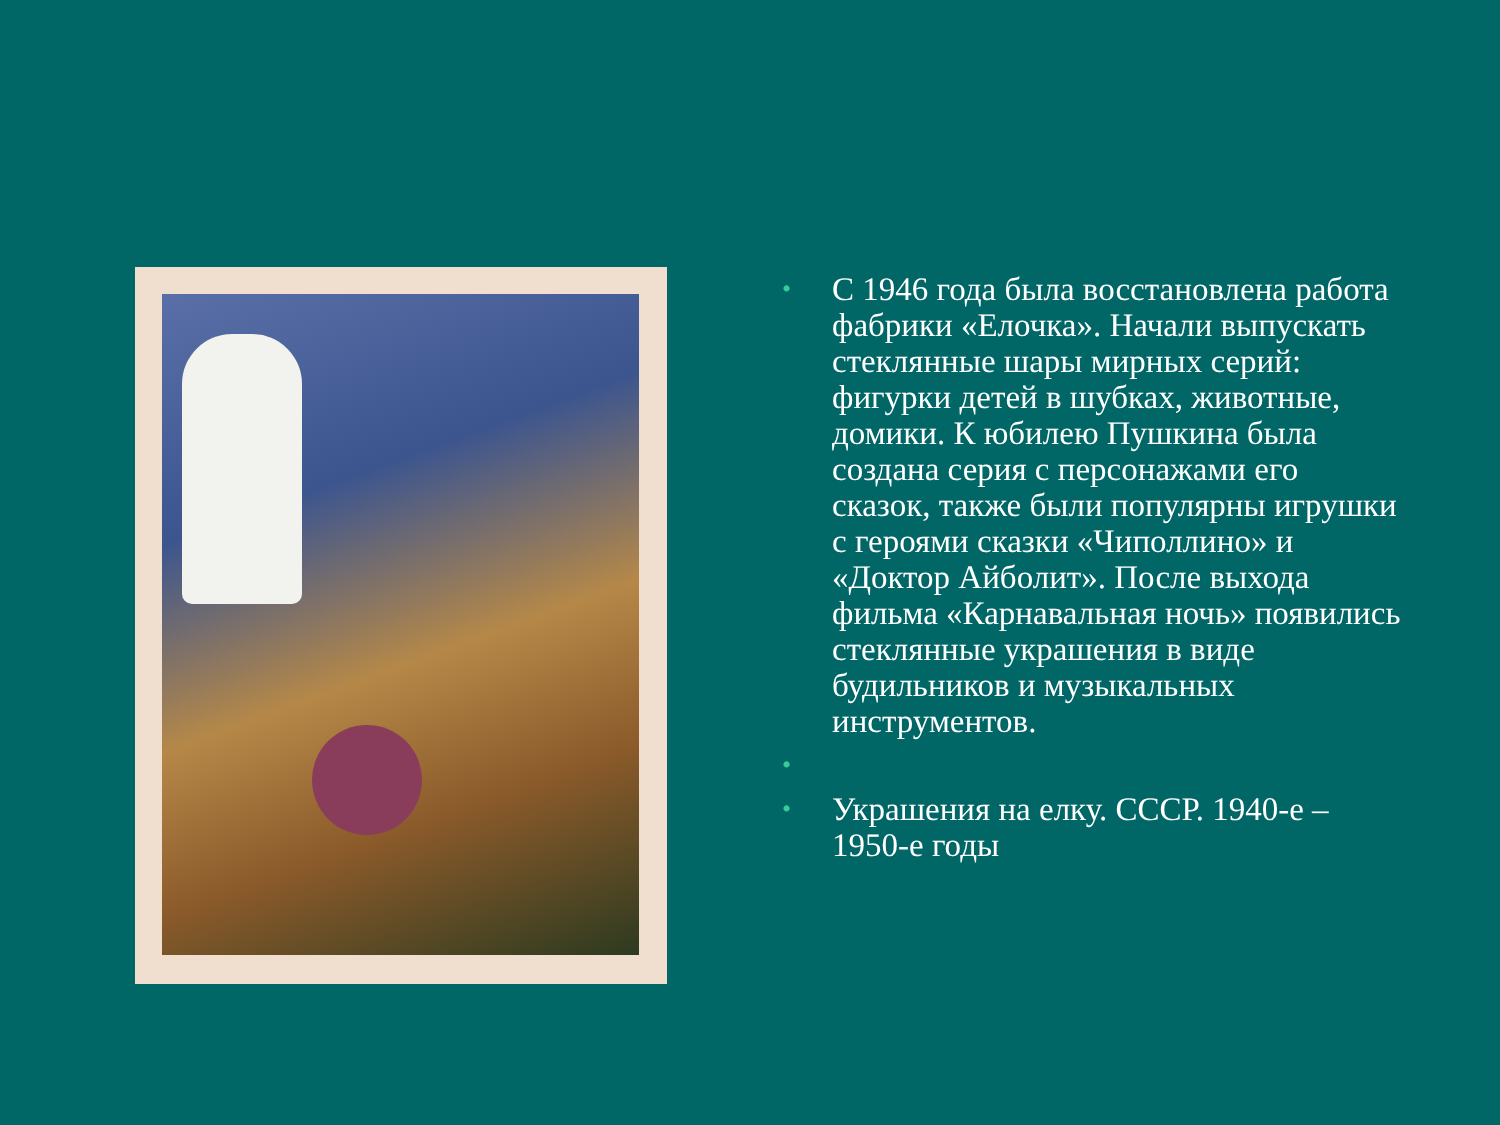• С 1946 года была восстановлена работа фабрики «Елочка». Начали выпускать стеклянные шары мирных серий: фигурки детей в шубках, животные, домики. К юбилею Пушкина была создана серия с персонажами его сказок, также были популярны игрушки с героями сказки «Чиполлино» и «Доктор Айболит». После выхода фильма «Карнавальная ночь» появились стеклянные украшения в виде будильников и музыкальных инструментов.
•
• Украшения на елку. СССР. 1940-е – 1950-е годы